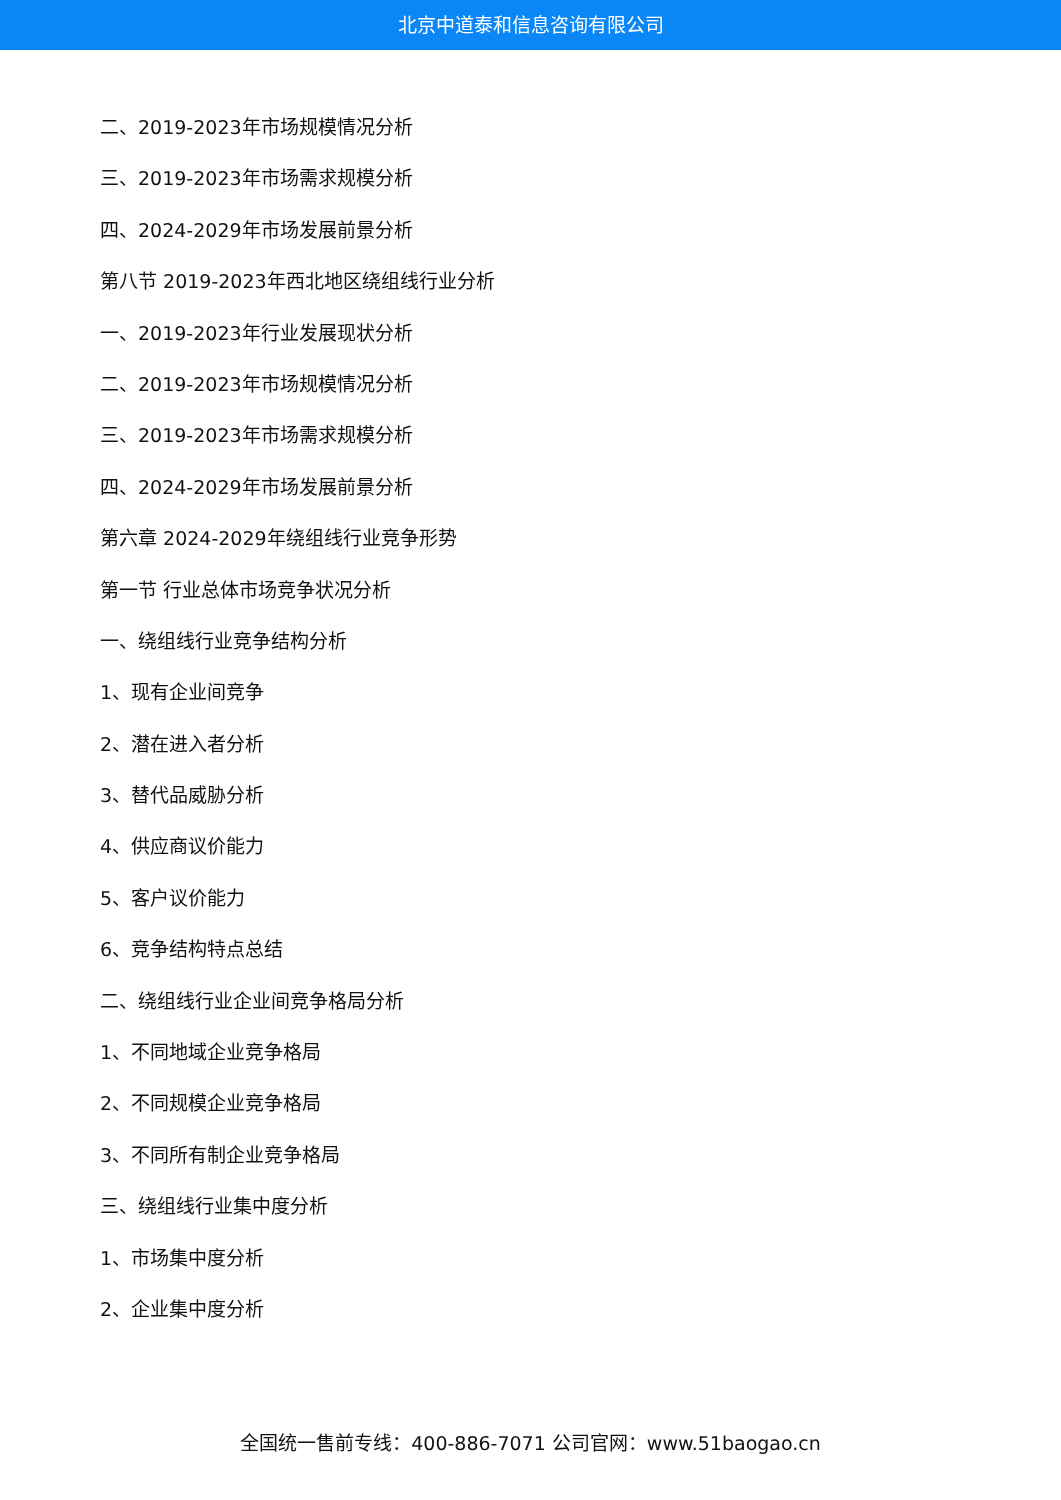北京中道泰和信息咨询有限公司
二、2019-2023年市场规模情况分析
三、2019-2023年市场需求规模分析
四、2024-2029年市场发展前景分析
第八节 2019-2023年西北地区绕组线行业分析
一、2019-2023年行业发展现状分析
二、2019-2023年市场规模情况分析
三、2019-2023年市场需求规模分析
四、2024-2029年市场发展前景分析
第六章 2024-2029年绕组线行业竞争形势
第一节 行业总体市场竞争状况分析
一、绕组线行业竞争结构分析
1、现有企业间竞争
2、潜在进入者分析
3、替代品威胁分析
4、供应商议价能力
5、客户议价能力
6、竞争结构特点总结
二、绕组线行业企业间竞争格局分析
1、不同地域企业竞争格局
2、不同规模企业竞争格局
3、不同所有制企业竞争格局
三、绕组线行业集中度分析
1、市场集中度分析
2、企业集中度分析
全国统一售前专线：400-886-7071 公司官网：www.51baogao.cn